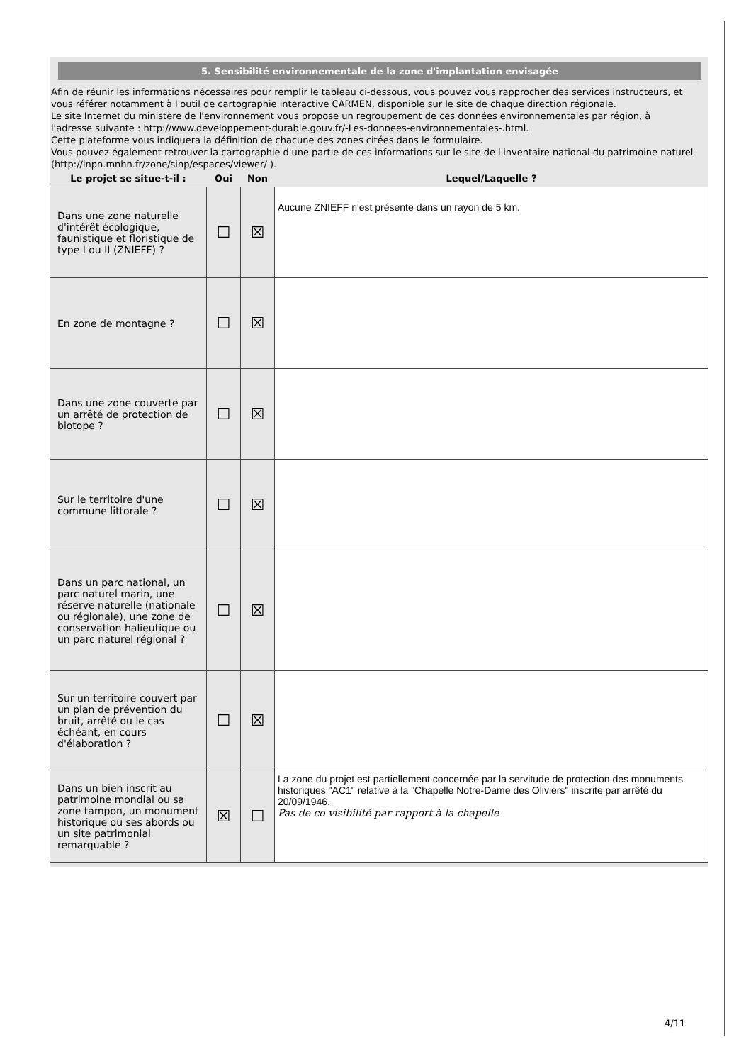5. Sensibilité environnementale de la zone d'implantation envisagée
Afin de réunir les informations nécessaires pour remplir le tableau ci-dessous, vous pouvez vous rapprocher des services instructeurs, et vous référer notamment à l'outil de cartographie interactive CARMEN, disponible sur le site de chaque direction régionale.
Le site Internet du ministère de l'environnement vous propose un regroupement de ces données environnementales par région, à l'adresse suivante : http://www.developpement-durable.gouv.fr/-Les-donnees-environnementales-.html.
Cette plateforme vous indiquera la définition de chacune des zones citées dans le formulaire.
Vous pouvez également retrouver la cartographie d'une partie de ces informations sur le site de l'inventaire national du patrimoine naturel (http://inpn.mnhn.fr/zone/sinp/espaces/viewer/ ).
| Le projet se situe-t-il : | Oui | Non | Lequel/Laquelle ? |
| --- | --- | --- | --- |
| Dans une zone naturelle d'intérêt écologique, faunistique et floristique de type I ou II (ZNIEFF) ? | ☐ | ☒ | Aucune ZNIEFF n'est présente dans un rayon de 5 km. |
| En zone de montagne ? | ☐ | ☒ | |
| Dans une zone couverte par un arrêté de protection de biotope ? | ☐ | ☒ | |
| Sur le territoire d'une commune littorale ? | ☐ | ☒ | |
| Dans un parc national, un parc naturel marin, une réserve naturelle (nationale ou régionale), une zone de conservation halieutique ou un parc naturel régional ? | ☐ | ☒ | |
| Sur un territoire couvert par un plan de prévention du bruit, arrêté ou le cas échéant, en cours d'élaboration ? | ☐ | ☒ | |
| Dans un bien inscrit au patrimoine mondial ou sa zone tampon, un monument historique ou ses abords ou un site patrimonial remarquable ? | ☒ | ☐ | La zone du projet est partiellement concernée par la servitude de protection des monuments historiques "AC1" relative à la "Chapelle Notre-Dame des Oliviers" inscrite par arrêté du 20/09/1946. Pas de co visibilité par rapport à la chapelle |
4/11